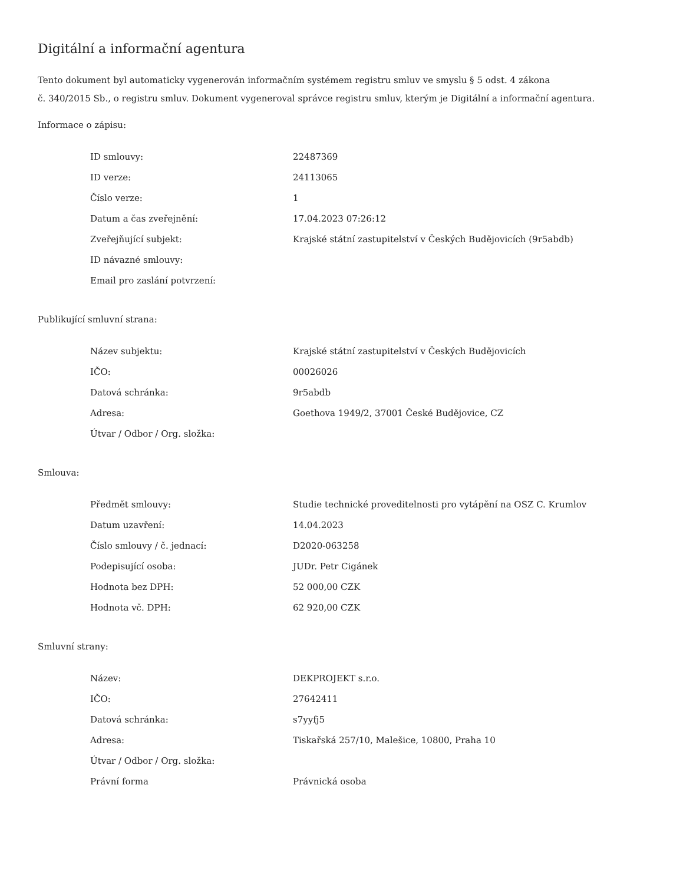Digitální a informační agentura
Tento dokument byl automaticky vygenerován informačním systémem registru smluv ve smyslu § 5 odst. 4 zákona
č. 340/2015 Sb., o registru smluv. Dokument vygeneroval správce registru smluv, kterým je Digitální a informační agentura.
Informace o zápisu:
| ID smlouvy: | 22487369 |
| ID verze: | 24113065 |
| Číslo verze: | 1 |
| Datum a čas zveřejnění: | 17.04.2023 07:26:12 |
| Zveřejňující subjekt: | Krajské státní zastupitelství v Českých Budějovicích (9r5abdb) |
| ID návazné smlouvy: | |
| Email pro zaslání potvrzení: | |
Publikující smluvní strana:
| Název subjektu: | Krajské státní zastupitelství v Českých Budějovicích |
| IČO: | 00026026 |
| Datová schránka: | 9r5abdb |
| Adresa: | Goethova 1949/2, 37001 České Budějovice, CZ |
| Útvar / Odbor / Org. složka: | |
Smlouva:
| Předmět smlouvy: | Studie technické proveditelnosti pro vytápění na OSZ C. Krumlov |
| Datum uzavření: | 14.04.2023 |
| Číslo smlouvy / č. jednací: | D2020-063258 |
| Podepisující osoba: | JUDr. Petr Cigánek |
| Hodnota bez DPH: | 52 000,00 CZK |
| Hodnota vč. DPH: | 62 920,00 CZK |
Smluvní strany:
| Název: | DEKPROJEKT s.r.o. |
| IČO: | 27642411 |
| Datová schránka: | s7yyfj5 |
| Adresa: | Tiskařská 257/10, Malešice, 10800, Praha 10 |
| Útvar / Odbor / Org. složka: | |
| Právní forma | Právnická osoba |